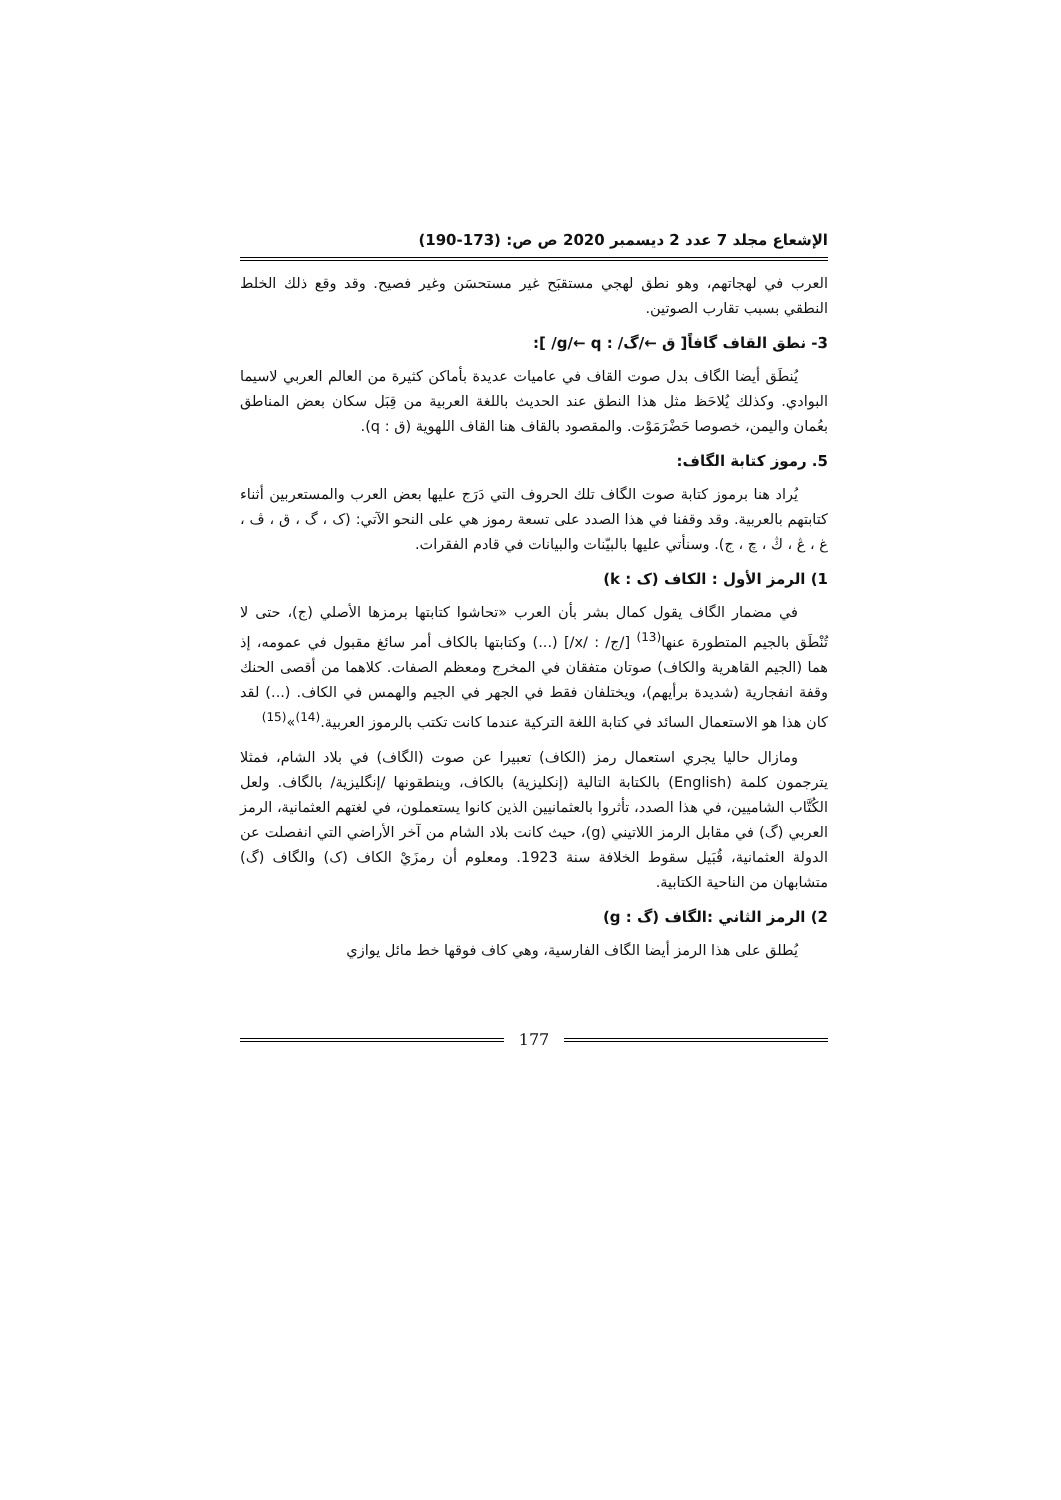الإشعاع مجلد 7 عدد 2 ديسمبر 2020 ص ص: (173-190)
العرب في لهجاتهم، وهو نطق لهجي مستقبَح غير مستحسَن وغير فصيح. وقد وقع ذلك الخلط النطقي بسبب تقارب الصوتين.
3- نطق القاف گافاً[ ق ←/گ/ : g/← q/ ]:
يُنطَق أيضا الگاف بدل صوت القاف في عاميات عديدة بأماكن كثيرة من العالم العربي لاسيما البوادي. وكذلك يُلاحَظ مثل هذا النطق عند الحديث باللغة العربية من قِبَل سكان بعض المناطق بعُمان واليمن، خصوصا حَضْرَمَوْت. والمقصود بالقاف هنا القاف اللهوية (ق : q).
5. رموز كتابة الگاف:
يُراد هنا برموز كتابة صوت الگاف تلك الحروف التي دَرَج عليها بعض العرب والمستعربين أثناء كتابتهم بالعربية. وقد وقفنا في هذا الصدد على تسعة رموز هي على النحو الآتي: (ک ، گ ، ق ، ڤ ، غ ، ڠ ، ڭ ، چ ، ج). وسنأتي عليها بالبيّنات والبيانات في قادم الفقرات.
1) الرمز الأول : الكاف (ک : k)
في مضمار الگاف يقول كمال بشر بأن العرب «تحاشوا كتابتها برمزها الأصلي (ج)، حتى لا تُنْطَق بالجيم المتطورة عنها<sup>(13)</sup> [/ج/ : /x/] (...) وكتابتها بالكاف أمر سائغ مقبول في عمومه، إذ هما (الجيم القاهرية والكاف) صوتان متفقان في المخرج ومعظم الصفات. كلاهما من أقصى الحنك وقفة انفجارية (شديدة برأيهم)، ويختلفان فقط في الجهر في الجيم والهمس في الكاف. (...) لقد كان هذا هو الاستعمال السائد في كتابة اللغة التركية عندما كانت تكتب بالرموز العربية.<sup>(14)</sup>»<sup>(15)</sup>
ومازال حاليا يجري استعمال رمز (الكاف) تعبيرا عن صوت (الگاف) في بلاد الشام، فمثلا يترجمون كلمة (English) بالكتابة التالية (إنكليزية) بالكاف، وينطقونها /إنگليزية/ بالگاف. ولعل الكُتَّاب الشاميين، في هذا الصدد، تأثروا بالعثمانيين الذين كانوا يستعملون، في لغتهم العثمانية، الرمز العربي (گ) في مقابل الرمز اللاتيني (g)، حيث كانت بلاد الشام من آخر الأراضي التي انفصلت عن الدولة العثمانية، قُبَيل سقوط الخلافة سنة 1923. ومعلوم أن رمزَيْ الكاف (ک) والگاف (گ) متشابهان من الناحية الكتابية.
2) الرمز الثاني :الگاف (گ : g)
يُطلق على هذا الرمز أيضا الگاف الفارسية، وهي كاف فوقها خط مائل يوازي
177